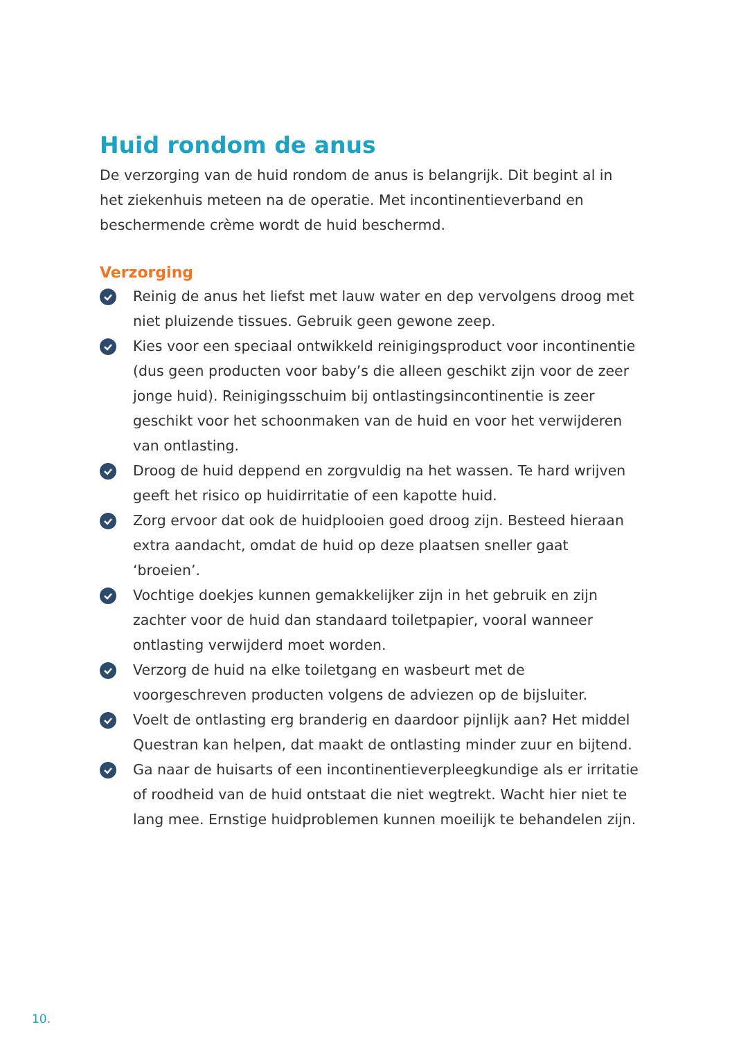Huid rondom de anus
De verzorging van de huid rondom de anus is belangrijk. Dit begint al in het ziekenhuis meteen na de operatie. Met incontinentieverband en beschermende crème wordt de huid beschermd.
Verzorging
Reinig de anus het liefst met lauw water en dep vervolgens droog met niet pluizende tissues. Gebruik geen gewone zeep.
Kies voor een speciaal ontwikkeld reinigingsproduct voor incontinentie (dus geen producten voor baby’s die alleen geschikt zijn voor de zeer jonge huid). Reinigingsschuim bij ontlastingsincontinentie is zeer geschikt voor het schoonmaken van de huid en voor het verwijderen van ontlasting.
Droog de huid deppend en zorgvuldig na het wassen. Te hard wrijven geeft het risico op huidirritatie of een kapotte huid.
Zorg ervoor dat ook de huidplooien goed droog zijn. Besteed hieraan extra aandacht, omdat de huid op deze plaatsen sneller gaat ‘broeien’.
Vochtige doekjes kunnen gemakkelijker zijn in het gebruik en zijn zachter voor de huid dan standaard toiletpapier, vooral wanneer ontlasting verwijderd moet worden.
Verzorg de huid na elke toiletgang en wasbeurt met de voorgeschreven producten volgens de adviezen op de bijsluiter.
Voelt de ontlasting erg branderig en daardoor pijnlijk aan? Het middel Questran kan helpen, dat maakt de ontlasting minder zuur en bijtend.
Ga naar de huisarts of een incontinentieverpleegkundige als er irritatie of roodheid van de huid ontstaat die niet wegtrekt. Wacht hier niet te lang mee. Ernstige huidproblemen kunnen moeilijk te behandelen zijn.
10.